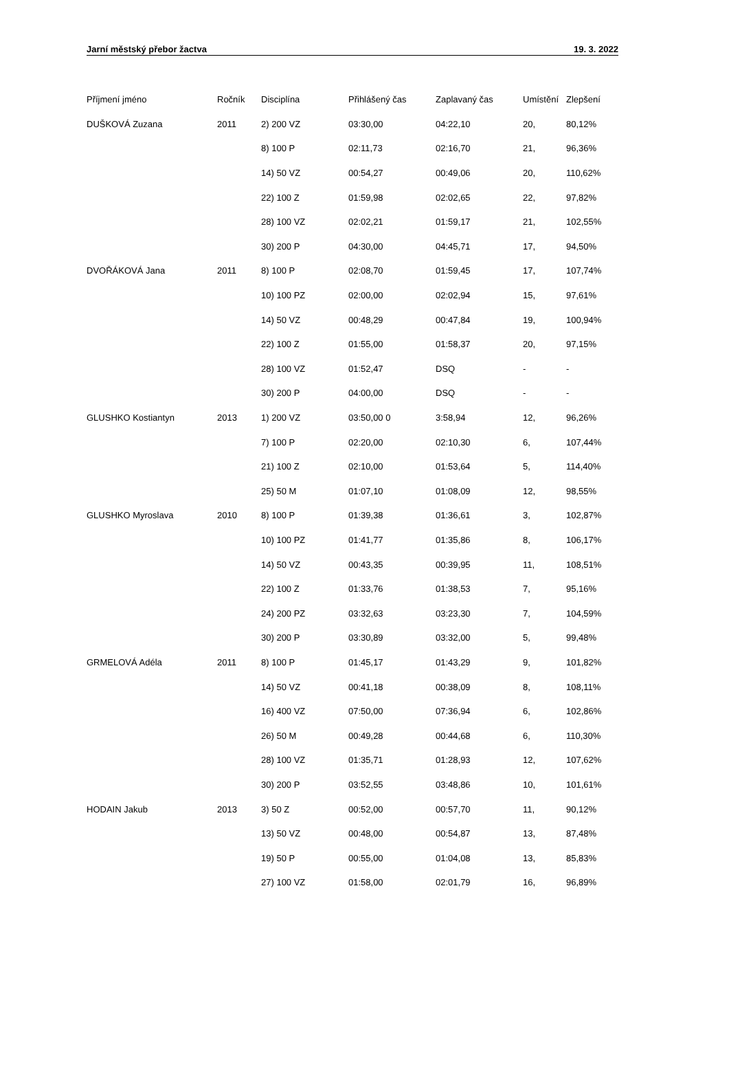Jarní městský přebor žactva 19. 3. 2022
| Příjmení jméno | Ročník | Disciplína | Přihlášený čas | Zaplavaný čas | Umístění | Zlepšení |
| --- | --- | --- | --- | --- | --- | --- |
| DUŠKOVÁ Zuzana | 2011 | 2) 200 VZ | 03:30,00 | 04:22,10 | 20, | 80,12% |
| | | 8) 100 P | 02:11,73 | 02:16,70 | 21, | 96,36% |
| | | 14) 50 VZ | 00:54,27 | 00:49,06 | 20, | 110,62% |
| | | 22) 100 Z | 01:59,98 | 02:02,65 | 22, | 97,82% |
| | | 28) 100 VZ | 02:02,21 | 01:59,17 | 21, | 102,55% |
| | | 30) 200 P | 04:30,00 | 04:45,71 | 17, | 94,50% |
| DVOŘÁKOVÁ Jana | 2011 | 8) 100 P | 02:08,70 | 01:59,45 | 17, | 107,74% |
| | | 10) 100 PZ | 02:00,00 | 02:02,94 | 15, | 97,61% |
| | | 14) 50 VZ | 00:48,29 | 00:47,84 | 19, | 100,94% |
| | | 22) 100 Z | 01:55,00 | 01:58,37 | 20, | 97,15% |
| | | 28) 100 VZ | 01:52,47 | DSQ | - | - |
| | | 30) 200 P | 04:00,00 | DSQ | - | - |
| GLUSHKO Kostiantyn | 2013 | 1) 200 VZ | 03:50,00 0 | 3:58,94 | 12, | 96,26% |
| | | 7) 100 P | 02:20,00 | 02:10,30 | 6, | 107,44% |
| | | 21) 100 Z | 02:10,00 | 01:53,64 | 5, | 114,40% |
| | | 25) 50 M | 01:07,10 | 01:08,09 | 12, | 98,55% |
| GLUSHKO Myroslava | 2010 | 8) 100 P | 01:39,38 | 01:36,61 | 3, | 102,87% |
| | | 10) 100 PZ | 01:41,77 | 01:35,86 | 8, | 106,17% |
| | | 14) 50 VZ | 00:43,35 | 00:39,95 | 11, | 108,51% |
| | | 22) 100 Z | 01:33,76 | 01:38,53 | 7, | 95,16% |
| | | 24) 200 PZ | 03:32,63 | 03:23,30 | 7, | 104,59% |
| | | 30) 200 P | 03:30,89 | 03:32,00 | 5, | 99,48% |
| GRMELOVÁ Adéla | 2011 | 8) 100 P | 01:45,17 | 01:43,29 | 9, | 101,82% |
| | | 14) 50 VZ | 00:41,18 | 00:38,09 | 8, | 108,11% |
| | | 16) 400 VZ | 07:50,00 | 07:36,94 | 6, | 102,86% |
| | | 26) 50 M | 00:49,28 | 00:44,68 | 6, | 110,30% |
| | | 28) 100 VZ | 01:35,71 | 01:28,93 | 12, | 107,62% |
| | | 30) 200 P | 03:52,55 | 03:48,86 | 10, | 101,61% |
| HODAIN Jakub | 2013 | 3) 50 Z | 00:52,00 | 00:57,70 | 11, | 90,12% |
| | | 13) 50 VZ | 00:48,00 | 00:54,87 | 13, | 87,48% |
| | | 19) 50 P | 00:55,00 | 01:04,08 | 13, | 85,83% |
| | | 27) 100 VZ | 01:58,00 | 02:01,79 | 16, | 96,89% |